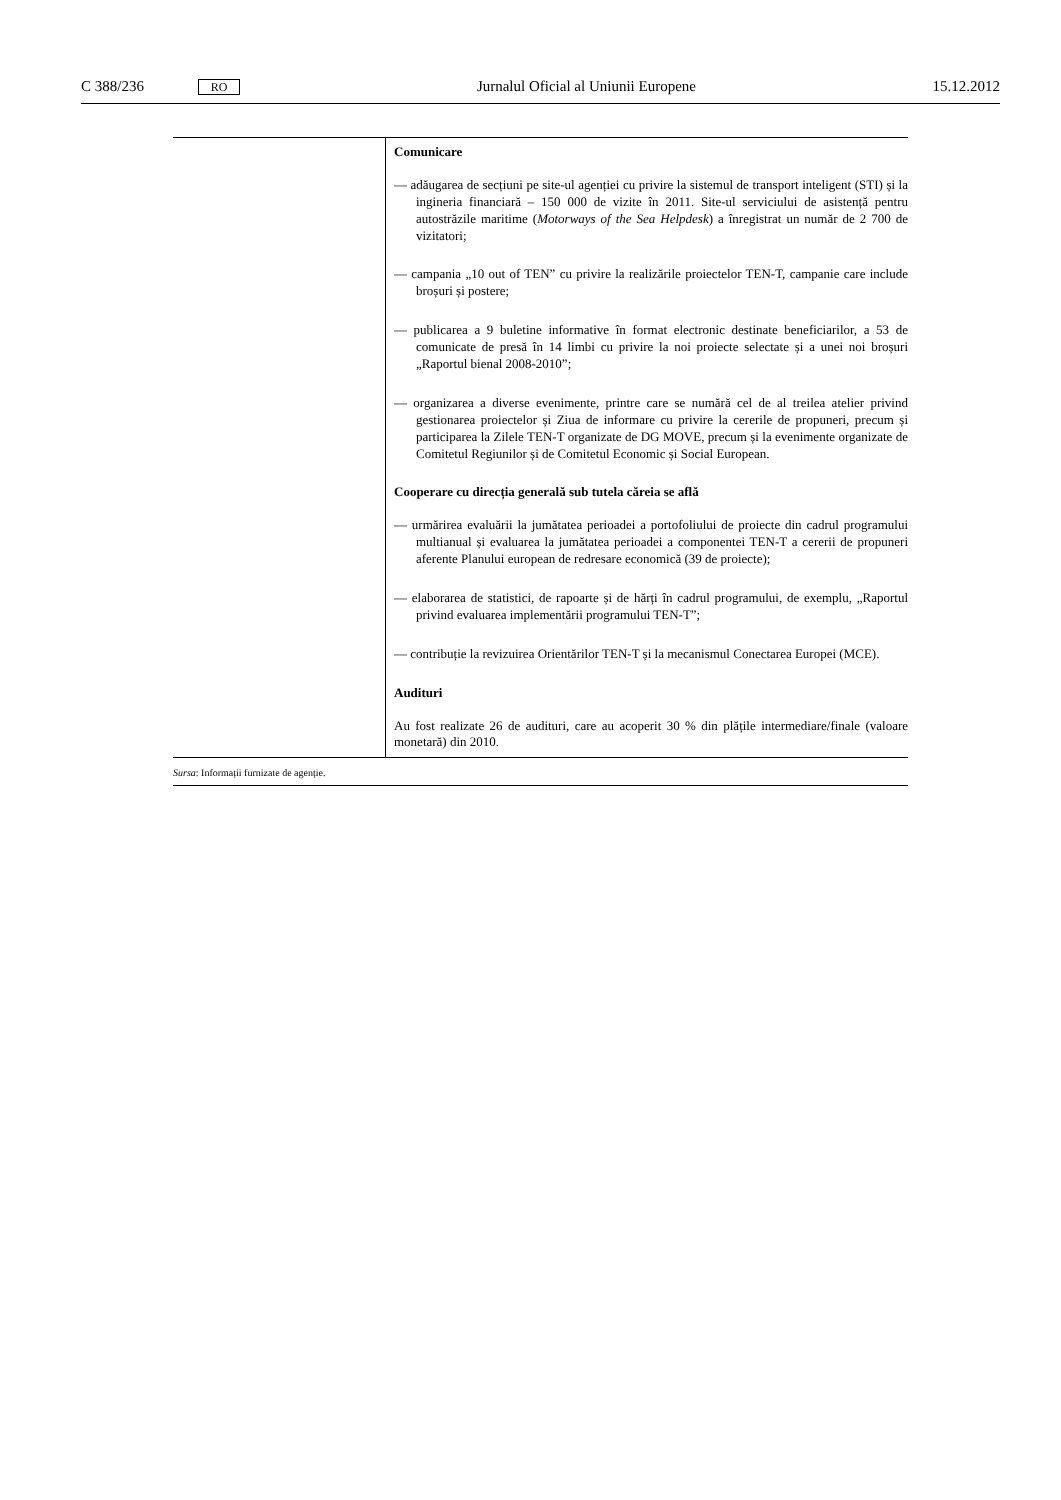C 388/236 RO Jurnalul Oficial al Uniunii Europene 15.12.2012
| | Comunicare — adăugarea de secțiuni pe site-ul agenției cu privire la sistemul de transport inteligent (STI) și la ingineria financiară – 150 000 de vizite în 2011. Site-ul serviciului de asistență pentru autostrăzile maritime ( Motorways of the Sea Helpdesk ) a înregistrat un număr de 2 700 de vizitatori; — campania „10 out of TEN” cu privire la realizările proiectelor TEN-T, campanie care include broșuri și postere; — publicarea a 9 buletine informative în format electronic destinate beneficiarilor, a 53 de comunicate de presă în 14 limbi cu privire la noi proiecte selectate și a unei noi broșuri „Raportul bienal 2008-2010”; — organizarea a diverse evenimente, printre care se numără cel de al treilea atelier privind gestionarea proiectelor și Ziua de informare cu privire la cererile de propuneri, precum și participarea la Zilele TEN-T organizate de DG MOVE, precum și la evenimente organizate de Comitetul Regiunilor și de Comitetul Economic și Social European. Cooperare cu direcția generală sub tutela căreia se află — urmărirea evaluării la jumătatea perioadei a portofoliului de proiecte din cadrul programului multianual și evaluarea la jumătatea perioadei a componentei TEN-T a cererii de propuneri aferente Planului european de redresare economică (39 de proiecte); — elaborarea de statistici, de rapoarte și de hărți în cadrul programului, de exemplu, „Raportul privind evaluarea implementării programului TEN-T”; — contribuție la revizuirea Orientărilor TEN-T și la mecanismul Conectarea Europei (MCE). Audituri Au fost realizate 26 de audituri, care au acoperit 30 % din plățile intermediare/finale (valoare monetară) din 2010. |
| Sursa : Informații furnizate de agenție. | |